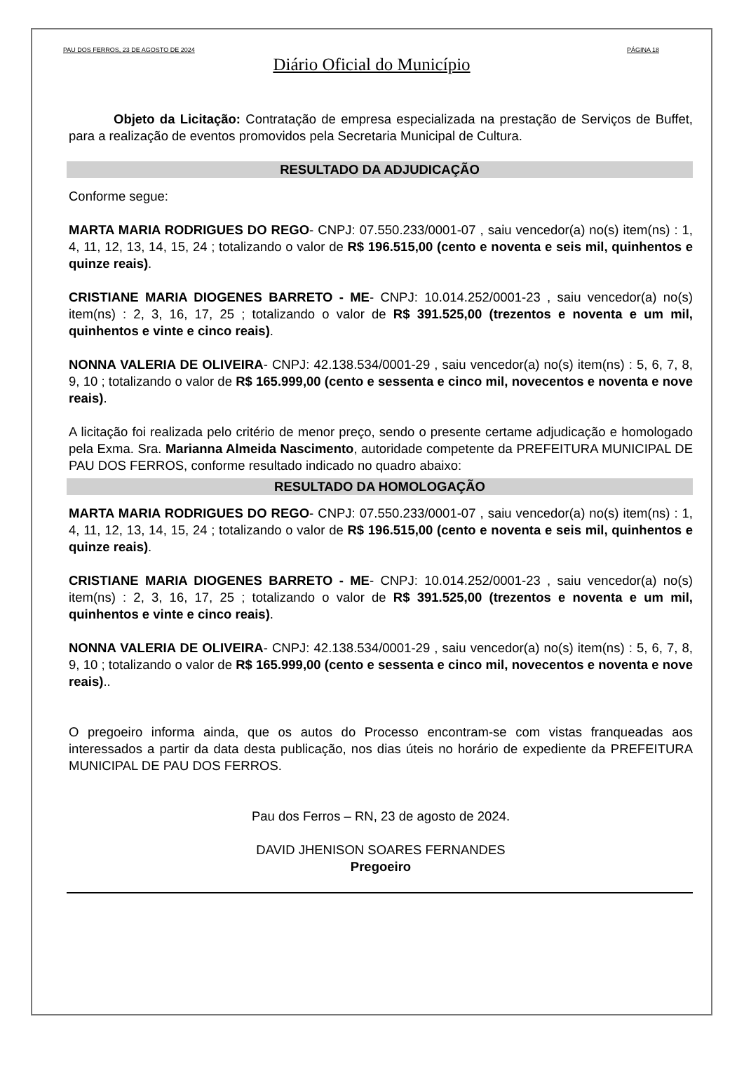PAU DOS FERROS, 23 DE AGOSTO DE 2024 PÁGINA 18
Diário Oficial do Município
Objeto da Licitação: Contratação de empresa especializada na prestação de Serviços de Buffet, para a realização de eventos promovidos pela Secretaria Municipal de Cultura.
RESULTADO DA ADJUDICAÇÃO
Conforme segue:
MARTA MARIA RODRIGUES DO REGO- CNPJ: 07.550.233/0001-07 , saiu vencedor(a) no(s) item(ns) : 1, 4, 11, 12, 13, 14, 15, 24 ; totalizando o valor de R$ 196.515,00 (cento e noventa e seis mil, quinhentos e quinze reais).
CRISTIANE MARIA DIOGENES BARRETO - ME- CNPJ: 10.014.252/0001-23 , saiu vencedor(a) no(s) item(ns) : 2, 3, 16, 17, 25 ; totalizando o valor de R$ 391.525,00 (trezentos e noventa e um mil, quinhentos e vinte e cinco reais).
NONNA VALERIA DE OLIVEIRA- CNPJ: 42.138.534/0001-29 , saiu vencedor(a) no(s) item(ns) : 5, 6, 7, 8, 9, 10 ; totalizando o valor de R$ 165.999,00 (cento e sessenta e cinco mil, novecentos e noventa e nove reais).
A licitação foi realizada pelo critério de menor preço, sendo o presente certame adjudicação e homologado pela Exma. Sra. Marianna Almeida Nascimento, autoridade competente da PREFEITURA MUNICIPAL DE PAU DOS FERROS, conforme resultado indicado no quadro abaixo:
RESULTADO DA HOMOLOGAÇÃO
MARTA MARIA RODRIGUES DO REGO- CNPJ: 07.550.233/0001-07 , saiu vencedor(a) no(s) item(ns) : 1, 4, 11, 12, 13, 14, 15, 24 ; totalizando o valor de R$ 196.515,00 (cento e noventa e seis mil, quinhentos e quinze reais).
CRISTIANE MARIA DIOGENES BARRETO - ME- CNPJ: 10.014.252/0001-23 , saiu vencedor(a) no(s) item(ns) : 2, 3, 16, 17, 25 ; totalizando o valor de R$ 391.525,00 (trezentos e noventa e um mil, quinhentos e vinte e cinco reais).
NONNA VALERIA DE OLIVEIRA- CNPJ: 42.138.534/0001-29 , saiu vencedor(a) no(s) item(ns) : 5, 6, 7, 8, 9, 10 ; totalizando o valor de R$ 165.999,00 (cento e sessenta e cinco mil, novecentos e noventa e nove reais)..
O pregoeiro informa ainda, que os autos do Processo encontram-se com vistas franqueadas aos interessados a partir da data desta publicação, nos dias úteis no horário de expediente da PREFEITURA MUNICIPAL DE PAU DOS FERROS.
Pau dos Ferros – RN, 23 de agosto de 2024.
DAVID JHENISON SOARES FERNANDES
Pregoeiro